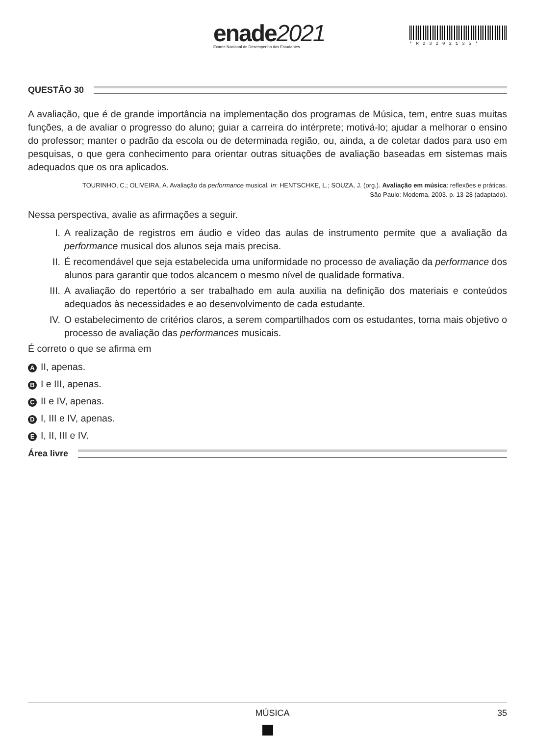enade2021
Exame Nacional de Desempenho dos Estudantes
*R23202135*
QUESTÃO 30
A avaliação, que é de grande importância na implementação dos programas de Música, tem, entre suas muitas funções, a de avaliar o progresso do aluno; guiar a carreira do intérprete; motivá-lo; ajudar a melhorar o ensino do professor; manter o padrão da escola ou de determinada região, ou, ainda, a de coletar dados para uso em pesquisas, o que gera conhecimento para orientar outras situações de avaliação baseadas em sistemas mais adequados que os ora aplicados.
TOURINHO, C.; OLIVEIRA, A. Avaliação da performance musical. In: HENTSCHKE, L.; SOUZA, J. (org.). Avaliação em música: reflexões e práticas.
São Paulo: Moderna, 2003. p. 13-28 (adaptado).
Nessa perspectiva, avalie as afirmações a seguir.
I. A realização de registros em áudio e vídeo das aulas de instrumento permite que a avaliação da performance musical dos alunos seja mais precisa.
II. É recomendável que seja estabelecida uma uniformidade no processo de avaliação da performance dos alunos para garantir que todos alcancem o mesmo nível de qualidade formativa.
III. A avaliação do repertório a ser trabalhado em aula auxilia na definição dos materiais e conteúdos adequados às necessidades e ao desenvolvimento de cada estudante.
IV. O estabelecimento de critérios claros, a serem compartilhados com os estudantes, torna mais objetivo o processo de avaliação das performances musicais.
É correto o que se afirma em
A II, apenas.
B I e III, apenas.
C II e IV, apenas.
D I, III e IV, apenas.
E I, II, III e IV.
Área livre
MÚSICA 35